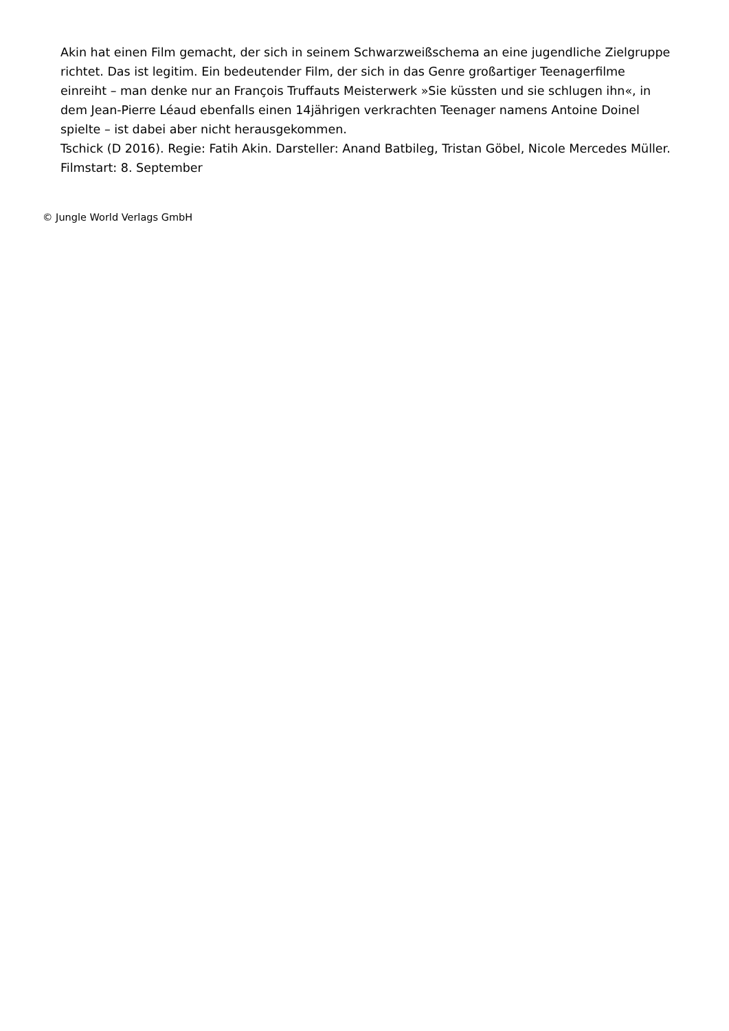Akin hat einen Film gemacht, der sich in seinem Schwarzweißschema an eine jugendliche Zielgruppe richtet. Das ist legitim. Ein bedeutender Film, der sich in das Genre großartiger Teenagerfilme einreiht – man denke nur an François Truffauts Meisterwerk »Sie küssten und sie schlugen ihn«, in dem Jean-Pierre Léaud ebenfalls einen 14jährigen verkrachten Teenager namens Antoine Doinel spielte – ist dabei aber nicht herausgekommen.
Tschick (D 2016). Regie: Fatih Akin. Darsteller: Anand Batbileg, Tristan Göbel, Nicole Mercedes Müller. Filmstart: 8. September
© Jungle World Verlags GmbH